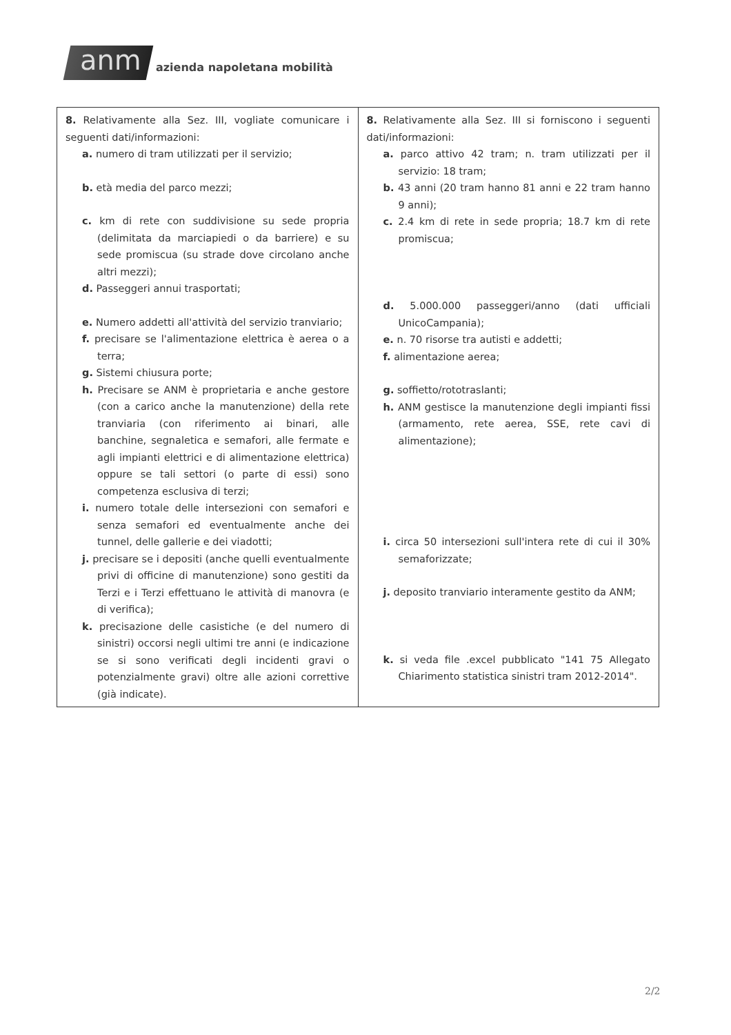anm azienda napoletana mobilità
| 8. Relativamente alla Sez. III, vogliate comunicare i seguenti dati/informazioni: a. numero di tram utilizzati per il servizio; b. età media del parco mezzi; c. km di rete con suddivisione su sede propria (delimitata da marciapiedi o da barriere) e su sede promiscua (su strade dove circolano anche altri mezzi); d. Passeggeri annui trasportati; e. Numero addetti all'attività del servizio tranviario; f. precisare se l'alimentazione elettrica è aerea o a terra; g. Sistemi chiusura porte; h. Precisare se ANM è proprietaria e anche gestore (con a carico anche la manutenzione) della rete tranviaria (con riferimento ai binari, alle banchine, segnaletica e semafori, alle fermate e agli impianti elettrici e di alimentazione elettrica) oppure se tali settori (o parte di essi) sono competenza esclusiva di terzi; i. numero totale delle intersezioni con semafori e senza semafori ed eventualmente anche dei tunnel, delle gallerie e dei viadotti; j. precisare se i depositi (anche quelli eventualmente privi di officine di manutenzione) sono gestiti da Terzi e i Terzi effettuano le attività di manovra (e di verifica); k. precisazione delle casistiche (e del numero di sinistri) occorsi negli ultimi tre anni (e indicazione se si sono verificati degli incidenti gravi o potenzialmente gravi) oltre alle azioni correttive (già indicate). | 8. Relativamente alla Sez. III si forniscono i seguenti dati/informazioni: a. parco attivo 42 tram; n. tram utilizzati per il servizio: 18 tram; b. 43 anni (20 tram hanno 81 anni e 22 tram hanno 9 anni); c. 2.4 km di rete in sede propria; 18.7 km di rete promiscua; d. 5.000.000 passeggeri/anno (dati ufficiali UnicoCampania); e. n. 70 risorse tra autisti e addetti; f. alimentazione aerea; g. soffietto/rototraslanti; h. ANM gestisce la manutenzione degli impianti fissi (armamento, rete aerea, SSE, rete cavi di alimentazione); i. circa 50 intersezioni sull'intera rete di cui il 30% semaforizzate; j. deposito tranviario interamente gestito da ANM; k. si veda file .excel pubblicato "141 75 Allegato Chiarimento statistica sinistri tram 2012-2014". |
2/2